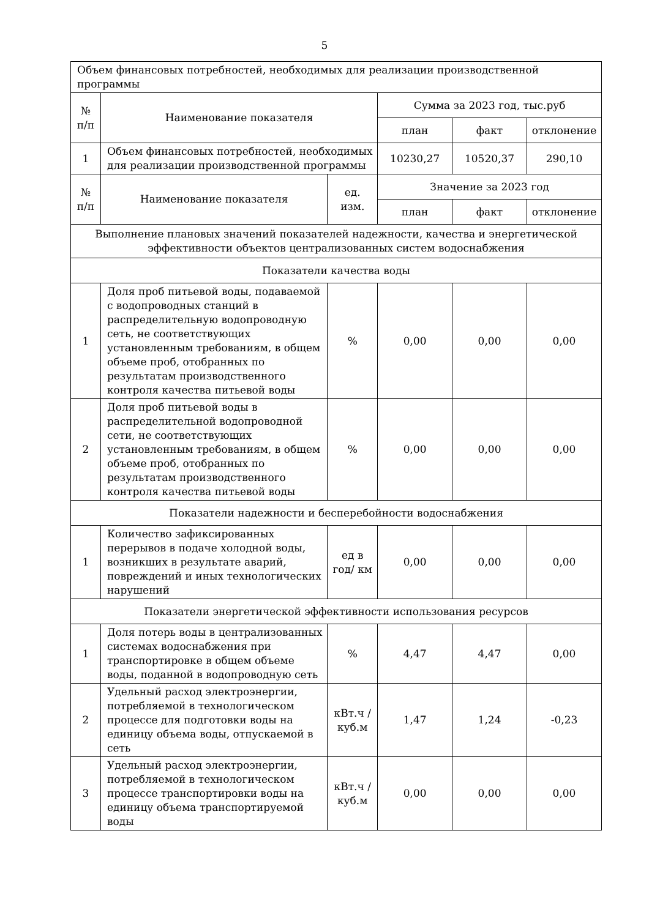5
| Объем финансовых потребностей, необходимых для реализации производственной программы | | | | | |
| № п/п | Наименование показателя | | Сумма за 2023 год, тыс.руб | | |
| | | | план | факт | отклонение |
| 1 | Объем финансовых потребностей, необходимых для реализации производственной программы | | 10230,27 | 10520,37 | 290,10 |
| № п/п | Наименование показателя | ед. изм. | Значение за 2023 год | | |
| | | | план | факт | отклонение |
| Выполнение плановых значений показателей надежности, качества и энергетической эффективности объектов централизованных систем водоснабжения | | | | | |
| Показатели качества воды | | | | | |
| 1 | Доля проб питьевой воды, подаваемой с водопроводных станций в распределительную водопроводную сеть, не соответствующих установленным требованиям, в общем объеме проб, отобранных по результатам производственного контроля качества питьевой воды | % | 0,00 | 0,00 | 0,00 |
| 2 | Доля проб питьевой воды в распределительной водопроводной сети, не соответствующих установленным требованиям, в общем объеме проб, отобранных по результатам производственного контроля качества питьевой воды | % | 0,00 | 0,00 | 0,00 |
| Показатели надежности и бесперебойности водоснабжения | | | | | |
| 1 | Количество зафиксированных перерывов в подаче холодной воды, возникших в результате аварий, повреждений и иных технологических нарушений | ед в год/ км | 0,00 | 0,00 | 0,00 |
| Показатели энергетической эффективности использования ресурсов | | | | | |
| 1 | Доля потерь воды в централизованных системах водоснабжения при транспортировке в общем объеме воды, поданной в водопроводную сеть | % | 4,47 | 4,47 | 0,00 |
| 2 | Удельный расход электроэнергии, потребляемой в технологическом процессе для подготовки воды на единицу объема воды, отпускаемой в сеть | кВт.ч / куб.м | 1,47 | 1,24 | -0,23 |
| 3 | Удельный расход электроэнергии, потребляемой в технологическом процессе транспортировки воды на единицу объема транспортируемой воды | кВт.ч / куб.м | 0,00 | 0,00 | 0,00 |